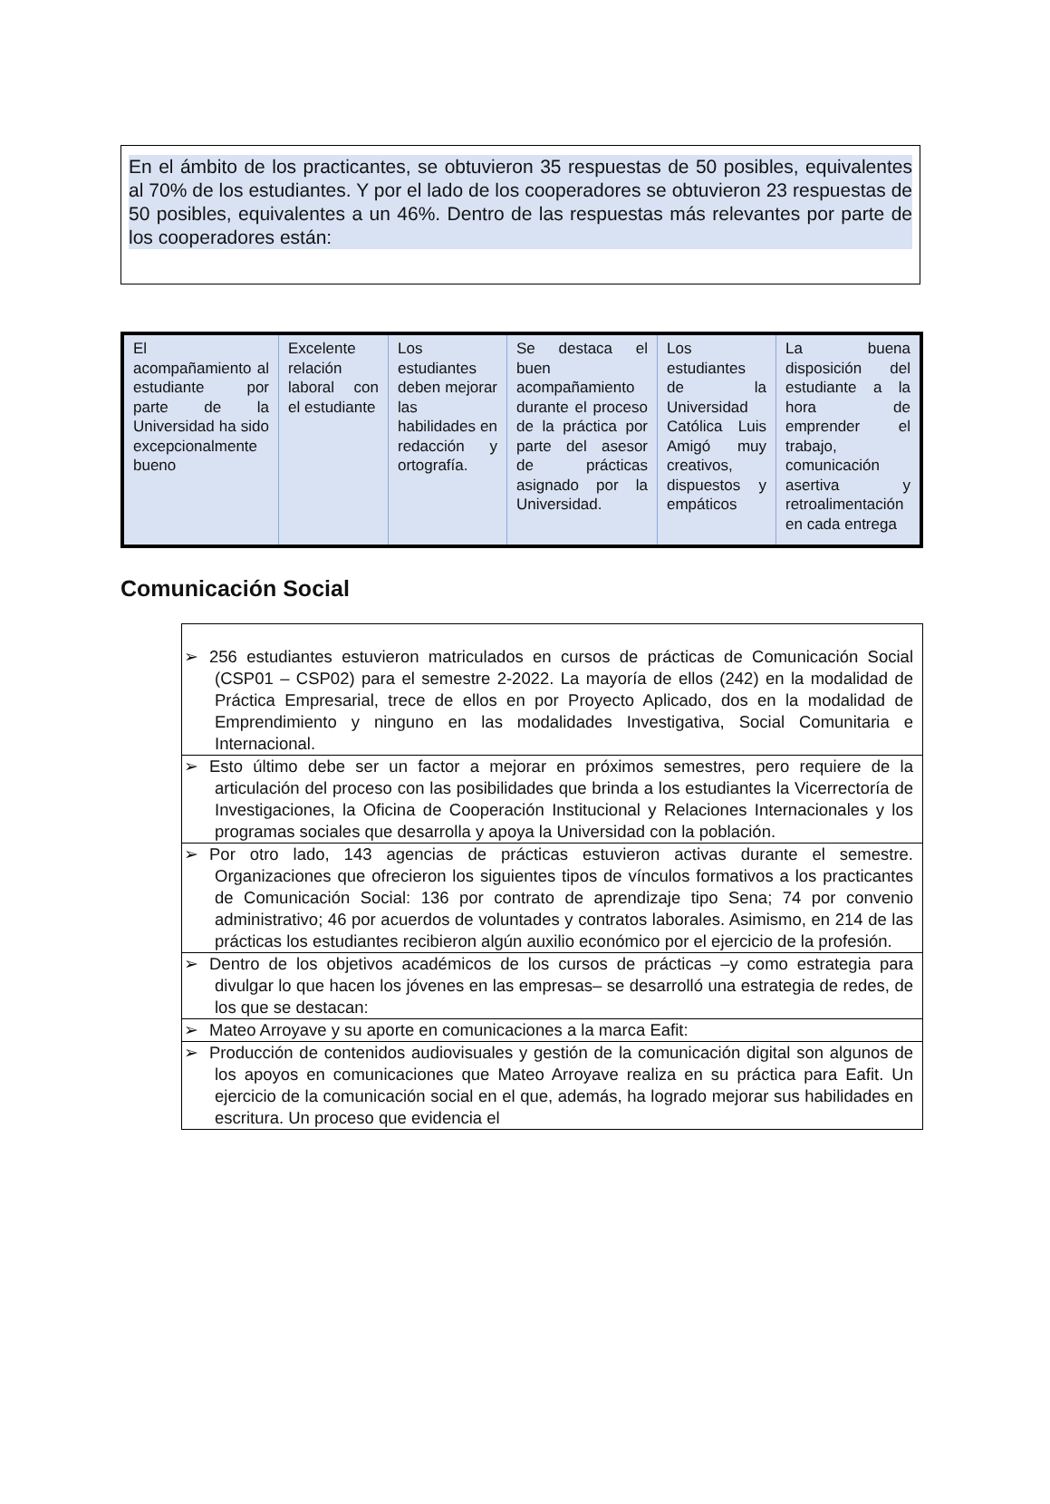En el ámbito de los practicantes, se obtuvieron 35 respuestas de 50 posibles, equivalentes al 70% de los estudiantes. Y por el lado de los cooperadores se obtuvieron 23 respuestas de 50 posibles, equivalentes a un 46%. Dentro de las respuestas más relevantes por parte de los cooperadores están:
| El acompañamiento al estudiante por parte de la Universidad ha sido excepcionalmente bueno | Excelente relación laboral con el estudiante | Los estudiantes deben mejorar las habilidades en redacción y ortografía. | Se destaca el buen acompañamiento durante el proceso de la práctica por parte del asesor de prácticas asignado por la Universidad. | Los estudiantes de la Universidad Católica Luis Amigó muy creativos, dispuestos y empáticos | La buena disposición del estudiante a la hora de emprender el trabajo, comunicación asertiva y retroalimentación en cada entrega |
Comunicación Social
| ➢ 256 estudiantes estuvieron matriculados en cursos de prácticas de Comunicación Social (CSP01 – CSP02) para el semestre 2-2022. La mayoría de ellos (242) en la modalidad de Práctica Empresarial, trece de ellos en por Proyecto Aplicado, dos en la modalidad de Emprendimiento y ninguno en las modalidades Investigativa, Social Comunitaria e Internacional. |
| ➢ Esto último debe ser un factor a mejorar en próximos semestres, pero requiere de la articulación del proceso con las posibilidades que brinda a los estudiantes la Vicerrectoría de Investigaciones, la Oficina de Cooperación Institucional y Relaciones Internacionales y los programas sociales que desarrolla y apoya la Universidad con la población. |
| ➢ Por otro lado, 143 agencias de prácticas estuvieron activas durante el semestre. Organizaciones que ofrecieron los siguientes tipos de vínculos formativos a los practicantes de Comunicación Social: 136 por contrato de aprendizaje tipo Sena; 74 por convenio administrativo; 46 por acuerdos de voluntades y contratos laborales. Asimismo, en 214 de las prácticas los estudiantes recibieron algún auxilio económico por el ejercicio de la profesión. |
| ➢ Dentro de los objetivos académicos de los cursos de prácticas –y como estrategia para divulgar lo que hacen los jóvenes en las empresas– se desarrolló una estrategia de redes, de los que se destacan: |
| ➢ Mateo Arroyave y su aporte en comunicaciones a la marca Eafit: |
| ➢ Producción de contenidos audiovisuales y gestión de la comunicación digital son algunos de los apoyos en comunicaciones que Mateo Arroyave realiza en su práctica para Eafit. Un ejercicio de la comunicación social en el que, además, ha logrado mejorar sus habilidades en escritura. Un proceso que evidencia el |